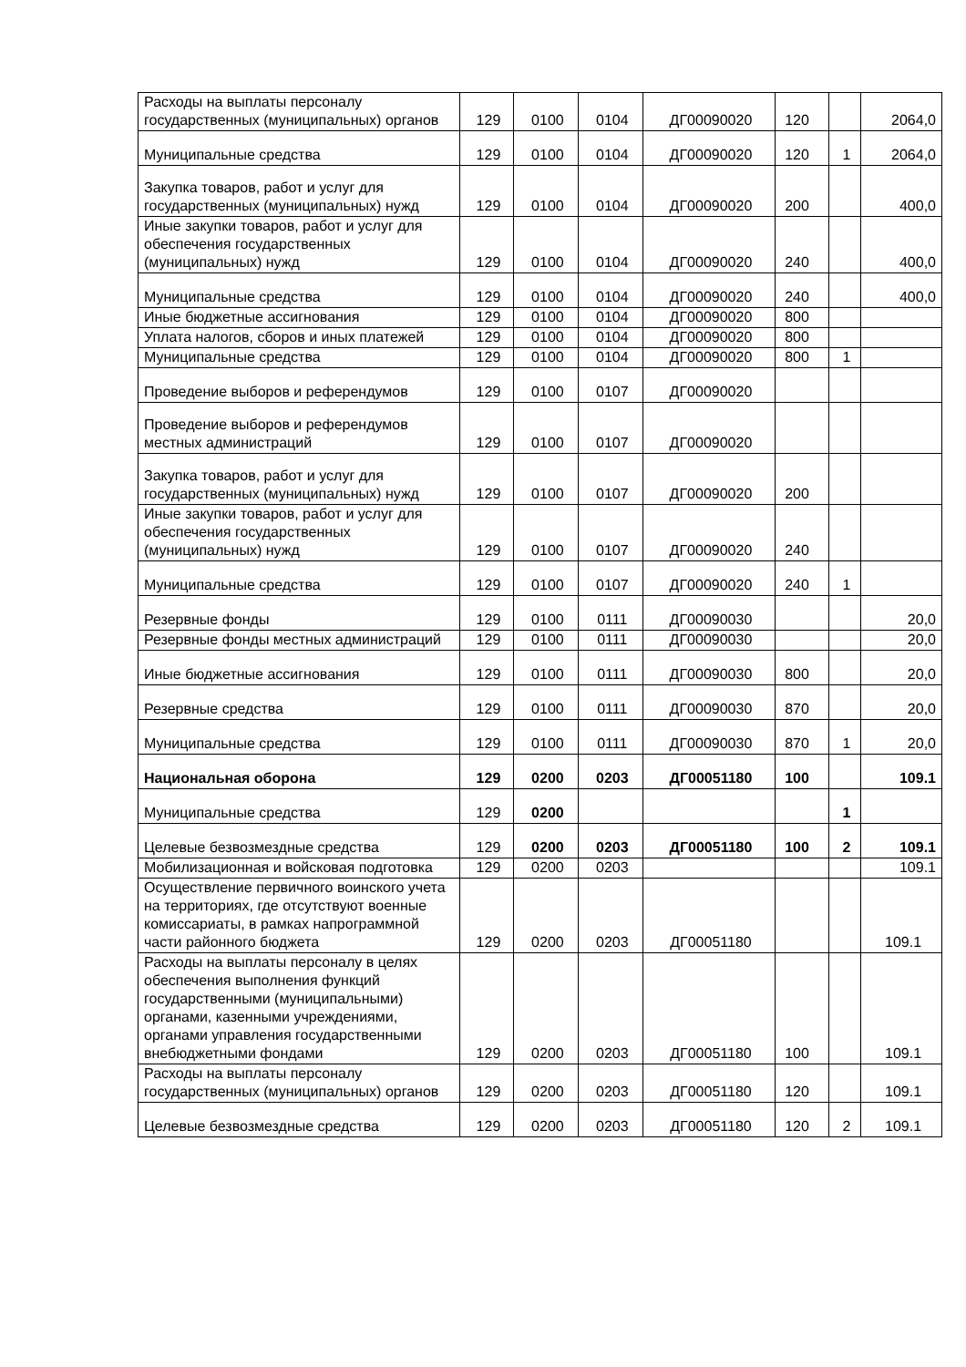| Расходы на выплаты персоналу государственных (муниципальных) органов | 129 | 0100 | 0104 | ДГ00090020 | 120 | | 2064,0 |
| Муниципальные средства | 129 | 0100 | 0104 | ДГ00090020 | 120 | 1 | 2064,0 |
| Закупка товаров, работ и услуг для государственных (муниципальных) нужд | 129 | 0100 | 0104 | ДГ00090020 | 200 | | 400,0 |
| Иные закупки товаров, работ и услуг для обеспечения государственных (муниципальных) нужд | 129 | 0100 | 0104 | ДГ00090020 | 240 | | 400,0 |
| Муниципальные средства | 129 | 0100 | 0104 | ДГ00090020 | 240 | | 400,0 |
| Иные бюджетные ассигнования | 129 | 0100 | 0104 | ДГ00090020 | 800 | | |
| Уплата налогов, сборов и иных платежей | 129 | 0100 | 0104 | ДГ00090020 | 800 | | |
| Муниципальные средства | 129 | 0100 | 0104 | ДГ00090020 | 800 | 1 | |
| Проведение выборов и референдумов | 129 | 0100 | 0107 | ДГ00090020 | | | |
| Проведение выборов и референдумов местных администраций | 129 | 0100 | 0107 | ДГ00090020 | | | |
| Закупка товаров, работ и услуг для государственных (муниципальных) нужд | 129 | 0100 | 0107 | ДГ00090020 | 200 | | |
| Иные закупки товаров, работ и услуг для обеспечения государственных (муниципальных) нужд | 129 | 0100 | 0107 | ДГ00090020 | 240 | | |
| Муниципальные средства | 129 | 0100 | 0107 | ДГ00090020 | 240 | 1 | |
| Резервные фонды | 129 | 0100 | 0111 | ДГ00090030 | | | 20,0 |
| Резервные фонды местных администраций | 129 | 0100 | 0111 | ДГ00090030 | | | 20,0 |
| Иные бюджетные ассигнования | 129 | 0100 | 0111 | ДГ00090030 | 800 | | 20,0 |
| Резервные средства | 129 | 0100 | 0111 | ДГ00090030 | 870 | | 20,0 |
| Муниципальные средства | 129 | 0100 | 0111 | ДГ00090030 | 870 | 1 | 20,0 |
| Национальная оборона | 129 | 0200 | 0203 | ДГ00051180 | 100 | | 109.1 |
| Муниципальные средства | 129 | 0200 | | | | 1 | |
| Целевые безвозмездные средства | 129 | 0200 | 0203 | ДГ00051180 | 100 | 2 | 109.1 |
| Мобилизационная и войсковая подготовка | 129 | 0200 | 0203 | | | | 109.1 |
| Осуществление первичного воинского учета на территориях, где отсутствуют военные комиссариаты, в рамках напрограммной части районного бюджета | 129 | 0200 | 0203 | ДГ00051180 | | | 109.1 |
| Расходы на выплаты персоналу в целях обеспечения выполнения функций государственными (муниципальными) органами, казенными учреждениями, органами управления государственными внебюджетными фондами | 129 | 0200 | 0203 | ДГ00051180 | 100 | | 109.1 |
| Расходы на выплаты персоналу государственных (муниципальных) органов | 129 | 0200 | 0203 | ДГ00051180 | 120 | | 109.1 |
| Целевые безвозмездные средства | 129 | 0200 | 0203 | ДГ00051180 | 120 | 2 | 109.1 |